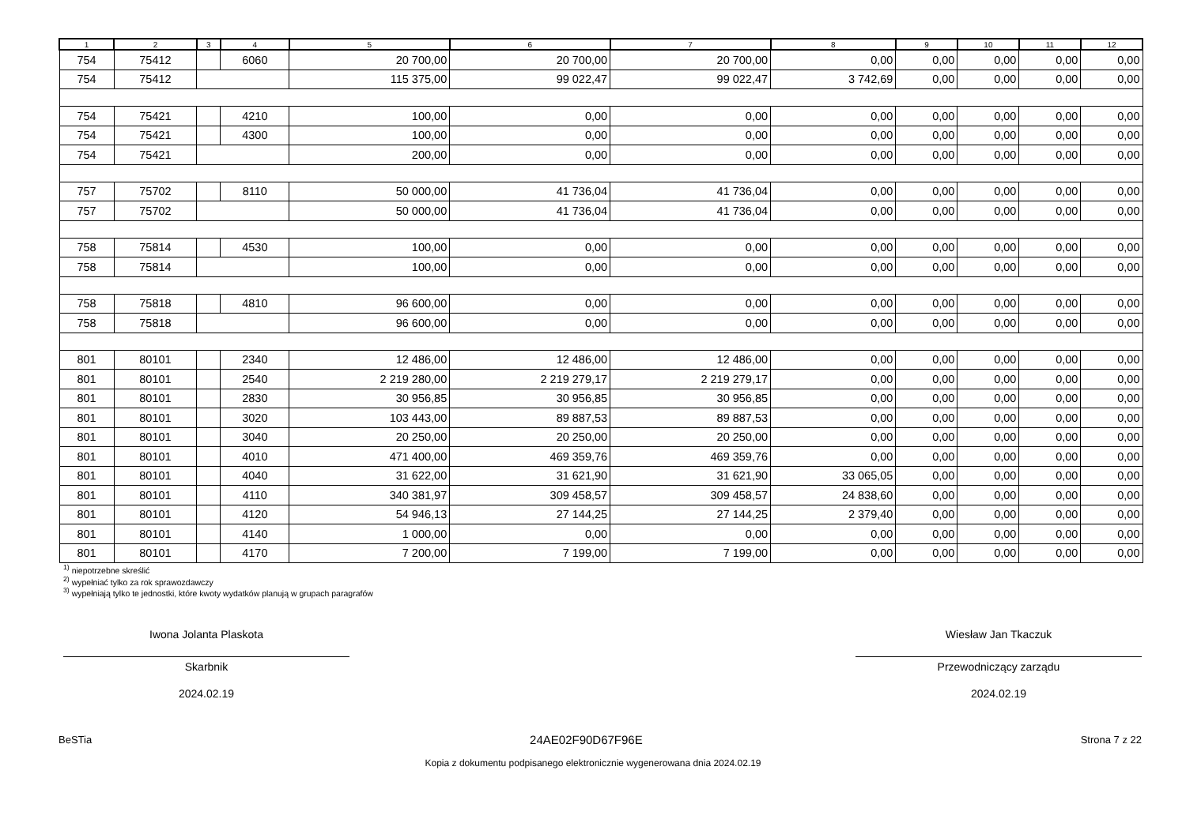| 1 | 2 | 3 | 4 | 5 | 6 | 7 | 8 | 9 | 10 | 11 | 12 |
| --- | --- | --- | --- | --- | --- | --- | --- | --- | --- | --- | --- |
| 754 | 75412 | | 6060 | 20 700,00 | 20 700,00 | 20 700,00 | 0,00 | 0,00 | 0,00 | 0,00 | 0,00 |
| 754 | 75412 | | | 115 375,00 | 99 022,47 | 99 022,47 | 3 742,69 | 0,00 | 0,00 | 0,00 | 0,00 |
| 754 | 75421 | | 4210 | 100,00 | 0,00 | 0,00 | 0,00 | 0,00 | 0,00 | 0,00 | 0,00 |
| 754 | 75421 | | 4300 | 100,00 | 0,00 | 0,00 | 0,00 | 0,00 | 0,00 | 0,00 | 0,00 |
| 754 | 75421 | | | 200,00 | 0,00 | 0,00 | 0,00 | 0,00 | 0,00 | 0,00 | 0,00 |
| 757 | 75702 | | 8110 | 50 000,00 | 41 736,04 | 41 736,04 | 0,00 | 0,00 | 0,00 | 0,00 | 0,00 |
| 757 | 75702 | | | 50 000,00 | 41 736,04 | 41 736,04 | 0,00 | 0,00 | 0,00 | 0,00 | 0,00 |
| 758 | 75814 | | 4530 | 100,00 | 0,00 | 0,00 | 0,00 | 0,00 | 0,00 | 0,00 | 0,00 |
| 758 | 75814 | | | 100,00 | 0,00 | 0,00 | 0,00 | 0,00 | 0,00 | 0,00 | 0,00 |
| 758 | 75818 | | 4810 | 96 600,00 | 0,00 | 0,00 | 0,00 | 0,00 | 0,00 | 0,00 | 0,00 |
| 758 | 75818 | | | 96 600,00 | 0,00 | 0,00 | 0,00 | 0,00 | 0,00 | 0,00 | 0,00 |
| 801 | 80101 | | 2340 | 12 486,00 | 12 486,00 | 12 486,00 | 0,00 | 0,00 | 0,00 | 0,00 | 0,00 |
| 801 | 80101 | | 2540 | 2 219 280,00 | 2 219 279,17 | 2 219 279,17 | 0,00 | 0,00 | 0,00 | 0,00 | 0,00 |
| 801 | 80101 | | 2830 | 30 956,85 | 30 956,85 | 30 956,85 | 0,00 | 0,00 | 0,00 | 0,00 | 0,00 |
| 801 | 80101 | | 3020 | 103 443,00 | 89 887,53 | 89 887,53 | 0,00 | 0,00 | 0,00 | 0,00 | 0,00 |
| 801 | 80101 | | 3040 | 20 250,00 | 20 250,00 | 20 250,00 | 0,00 | 0,00 | 0,00 | 0,00 | 0,00 |
| 801 | 80101 | | 4010 | 471 400,00 | 469 359,76 | 469 359,76 | 0,00 | 0,00 | 0,00 | 0,00 | 0,00 |
| 801 | 80101 | | 4040 | 31 622,00 | 31 621,90 | 31 621,90 | 33 065,05 | 0,00 | 0,00 | 0,00 | 0,00 |
| 801 | 80101 | | 4110 | 340 381,97 | 309 458,57 | 309 458,57 | 24 838,60 | 0,00 | 0,00 | 0,00 | 0,00 |
| 801 | 80101 | | 4120 | 54 946,13 | 27 144,25 | 27 144,25 | 2 379,40 | 0,00 | 0,00 | 0,00 | 0,00 |
| 801 | 80101 | | 4140 | 1 000,00 | 0,00 | 0,00 | 0,00 | 0,00 | 0,00 | 0,00 | 0,00 |
| 801 | 80101 | | 4170 | 7 200,00 | 7 199,00 | 7 199,00 | 0,00 | 0,00 | 0,00 | 0,00 | 0,00 |
<sup>1)</sup> niepotrzebne skreślić
<sup>2)</sup> wypełniać tylko za rok sprawozdawczy
<sup>3)</sup> wypełniają tylko te jednostki, które kwoty wydatków planują w grupach paragrafów
Iwona Jolanta Plaskota
Skarbnik
2024.02.19
Wiesław Jan Tkaczuk
Przewodniczący zarządu
2024.02.19
BeSTia 24AE02F90D67F96E Strona 7 z 22
Kopia z dokumentu podpisanego elektronicznie wygenerowana dnia 2024.02.19